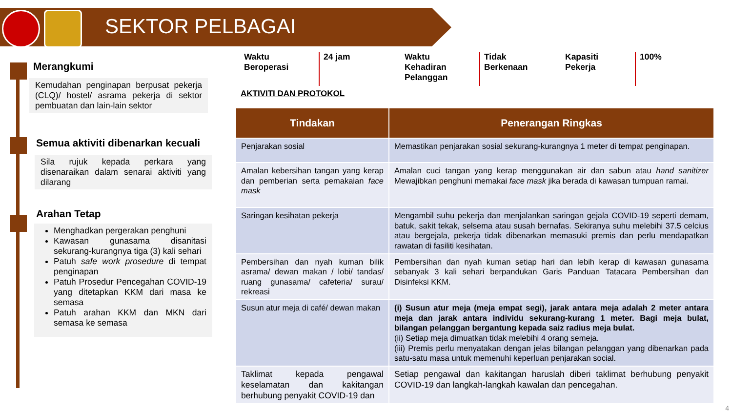SEKTOR PELBAGAI
Merangkumi
Kemudahan penginapan berpusat pekerja (CLQ)/ hostel/ asrama pekerja di sektor pembuatan dan lain-lain sektor
Semua aktiviti dibenarkan kecuali
Sila rujuk kepada perkara yang disenaraikan dalam senarai aktiviti yang dilarang
Arahan Tetap
Menghadkan pergerakan penghuni
Kawasan gunasama disanitasi sekurang-kurangnya tiga (3) kali sehari
Patuh safe work prosedure di tempat penginapan
Patuh Prosedur Pencegahan COVID-19 yang ditetapkan KKM dari masa ke semasa
Patuh arahan KKM dan MKN dari semasa ke semasa
Waktu
Beroperasi
24 jam Waktu
Kehadiran
Pelanggan
Tidak
Berkenaan
Kapasiti Pekerja
100%
AKTIVITI DAN PROTOKOL
| Tindakan | Penerangan Ringkas |
| --- | --- |
| Penjarakan sosial | Memastikan penjarakan sosial sekurang-kurangnya 1 meter di tempat penginapan. |
| Amalan kebersihan tangan yang kerap dan pemberian serta pemakaian face mask | Amalan cuci tangan yang kerap menggunakan air dan sabun atau hand sanitizer Mewajibkan penghuni memakai face mask jika berada di kawasan tumpuan ramai. |
| Saringan kesihatan pekerja | Mengambil suhu pekerja dan menjalankan saringan gejala COVID-19 seperti demam, batuk, sakit tekak, selsema atau susah bernafas. Sekiranya suhu melebihi 37.5 celcius atau bergejala, pekerja tidak dibenarkan memasuki premis dan perlu mendapatkan rawatan di fasiliti kesihatan. |
| Pembersihan dan nyah kuman bilik asrama/ dewan makan / lobi/ tandas/ ruang gunasama/ cafeteria/ surau/ rekreasi | Pembersihan dan nyah kuman setiap hari dan lebih kerap di kawasan gunasama sebanyak 3 kali sehari berpandukan Garis Panduan Tatacara Pembersihan dan Disinfeksi KKM. |
| Susun atur meja di café/ dewan makan | (i) Susun atur meja (meja empat segi), jarak antara meja adalah 2 meter antara meja dan jarak antara individu sekurang-kurang 1 meter. Bagi meja bulat, bilangan pelanggan bergantung kepada saiz radius meja bulat. (ii) Setiap meja dimuatkan tidak melebihi 4 orang semeja. (iii) Premis perlu menyatakan dengan jelas bilangan pelanggan yang dibenarkan pada satu-satu masa untuk memenuhi keperluan penjarakan social. |
| Taklimat kepada pengawal keselamatan dan kakitangan berhubung penyakit COVID-19 dan | Setiap pengawal dan kakitangan haruslah diberi taklimat berhubung penyakit COVID-19 dan langkah-langkah kawalan dan pencegahan. |
4